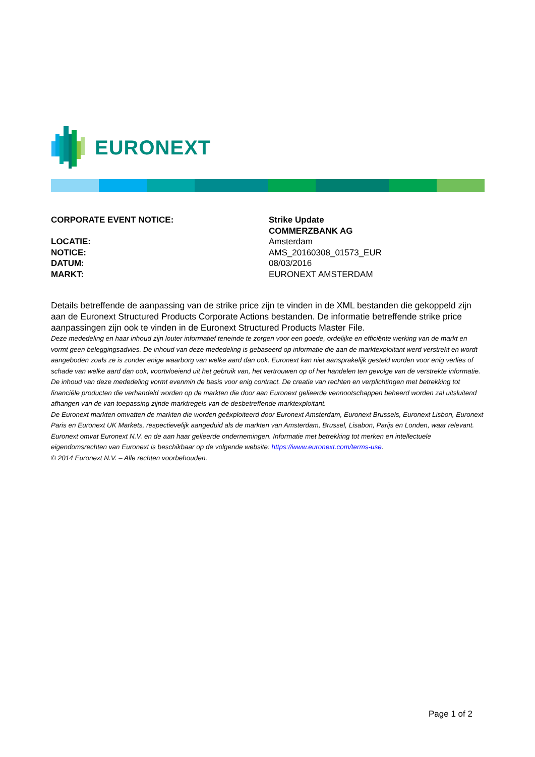EURONEXT
| CORPORATE EVENT NOTICE: | Strike Update COMMERZBANK AG |
| LOCATIE: | Amsterdam |
| NOTICE: | AMS_20160308_01573_EUR |
| DATUM: | 08/03/2016 |
| MARKT: | EURONEXT AMSTERDAM |
Details betreffende de aanpassing van de strike price zijn te vinden in de XML bestanden die gekoppeld zijn aan de Euronext Structured Products Corporate Actions bestanden. De informatie betreffende strike price aanpassingen zijn ook te vinden in de Euronext Structured Products Master File.
Deze mededeling en haar inhoud zijn louter informatief teneinde te zorgen voor een goede, ordelijke en efficiënte werking van de markt en vormt geen beleggingsadvies. De inhoud van deze mededeling is gebaseerd op informatie die aan de marktexploitant werd verstrekt en wordt aangeboden zoals ze is zonder enige waarborg van welke aard dan ook. Euronext kan niet aansprakelijk gesteld worden voor enig verlies of schade van welke aard dan ook, voortvloeiend uit het gebruik van, het vertrouwen op of het handelen ten gevolge van de verstrekte informatie. De inhoud van deze mededeling vormt evenmin de basis voor enig contract. De creatie van rechten en verplichtingen met betrekking tot financiële producten die verhandeld worden op de markten die door aan Euronext gelieerde vennootschappen beheerd worden zal uitsluitend afhangen van de van toepassing zijnde marktregels van de desbetreffende marktexploitant.
De Euronext markten omvatten de markten die worden geëxploiteerd door Euronext Amsterdam, Euronext Brussels, Euronext Lisbon, Euronext Paris en Euronext UK Markets, respectievelijk aangeduid als de markten van Amsterdam, Brussel, Lisabon, Parijs en Londen, waar relevant.
Euronext omvat Euronext N.V. en de aan haar gelieerde ondernemingen. Informatie met betrekking tot merken en intellectuele eigendomsrechten van Euronext is beschikbaar op de volgende website: https://www.euronext.com/terms-use.
© 2014 Euronext N.V. – Alle rechten voorbehouden.
Page 1 of 2